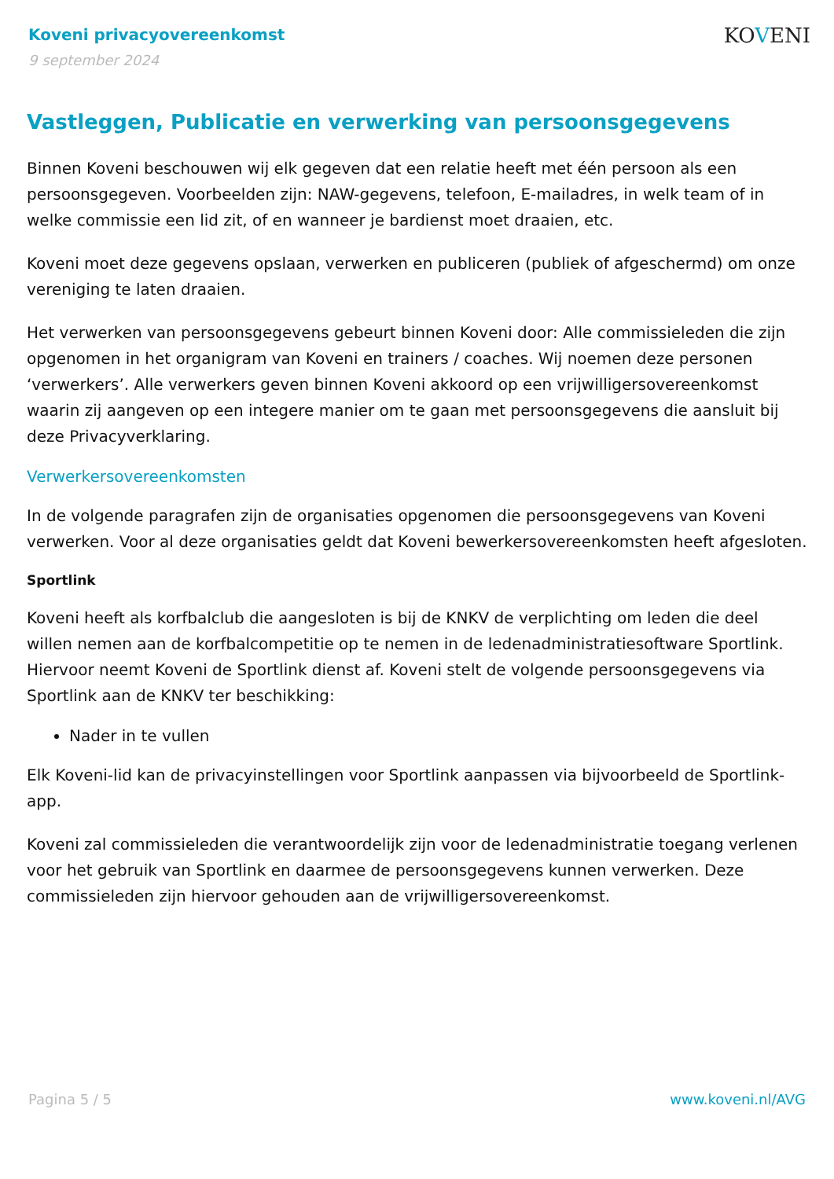Koveni privacyovereenkomst
9 september 2024
KOVENI
Vastleggen, Publicatie en verwerking van persoonsgegevens
Binnen Koveni beschouwen wij elk gegeven dat een relatie heeft met één persoon als een persoonsgegeven. Voorbeelden zijn: NAW-gegevens, telefoon, E-mailadres, in welk team of in welke commissie een lid zit, of en wanneer je bardienst moet draaien, etc.
Koveni moet deze gegevens opslaan, verwerken en publiceren (publiek of afgeschermd) om onze vereniging te laten draaien.
Het verwerken van persoonsgegevens gebeurt binnen Koveni door: Alle commissieleden die zijn opgenomen in het organigram van Koveni en trainers / coaches. Wij noemen deze personen ‘verwerkers’. Alle verwerkers geven binnen Koveni akkoord op een vrijwilligersovereenkomst waarin zij aangeven op een integere manier om te gaan met persoonsgegevens die aansluit bij deze Privacyverklaring.
Verwerkersovereenkomsten
In de volgende paragrafen zijn de organisaties opgenomen die persoonsgegevens van Koveni verwerken. Voor al deze organisaties geldt dat Koveni bewerkersovereenkomsten heeft afgesloten.
Sportlink
Koveni heeft als korfbalclub die aangesloten is bij de KNKV de verplichting om leden die deel willen nemen aan de korfbalcompetitie op te nemen in de ledenadministratiesoftware Sportlink. Hiervoor neemt Koveni de Sportlink dienst af. Koveni stelt de volgende persoonsgegevens via Sportlink aan de KNKV ter beschikking:
Nader in te vullen
Elk Koveni-lid kan de privacyinstellingen voor Sportlink aanpassen via bijvoorbeeld de Sportlink-app.
Koveni zal commissieleden die verantwoordelijk zijn voor de ledenadministratie toegang verlenen voor het gebruik van Sportlink en daarmee de persoonsgegevens kunnen verwerken. Deze commissieleden zijn hiervoor gehouden aan de vrijwilligersovereenkomst.
Pagina 5 / 5 www.koveni.nl/AVG